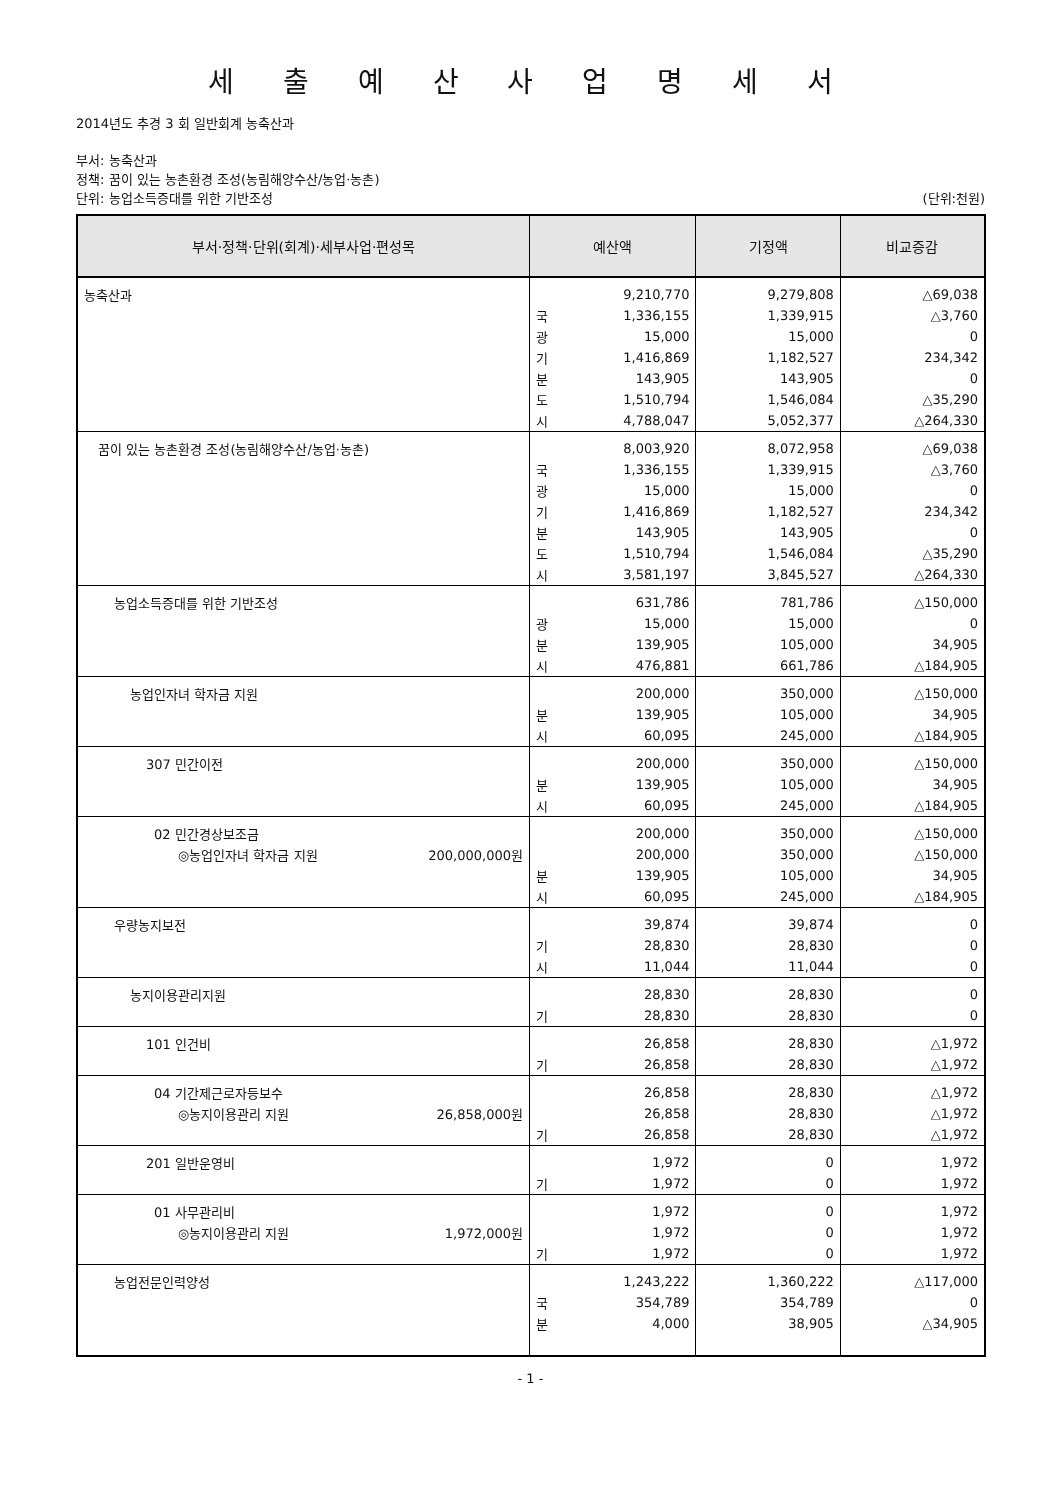세 출 예 산 사 업 명 세 서
2014년도 추경 3 회 일반회계 농축산과
부서: 농축산과
정책: 꿈이 있는 농촌환경 조성(농림해양수산/농업·농촌)
단위: 농업소득증대를 위한 기반조성 (단위:천원)
| 부서·정책·단위(회계)·세부사업·편성목 | 예산액 | | 기정액 | 비교증감 |
| --- | --- | --- | --- | --- |
| 농축산과 | | 9,210,770 | 9,279,808 | △69,038 |
| | 국 | 1,336,155 | 1,339,915 | △3,760 |
| | 광 | 15,000 | 15,000 | 0 |
| | 기 | 1,416,869 | 1,182,527 | 234,342 |
| | 분 | 143,905 | 143,905 | 0 |
| | 도 | 1,510,794 | 1,546,084 | △35,290 |
| | 시 | 4,788,047 | 5,052,377 | △264,330 |
| 꿈이 있는 농촌환경 조성(농림해양수산/농업·농촌) | | 8,003,920 | 8,072,958 | △69,038 |
| | 국 | 1,336,155 | 1,339,915 | △3,760 |
| | 광 | 15,000 | 15,000 | 0 |
| | 기 | 1,416,869 | 1,182,527 | 234,342 |
| | 분 | 143,905 | 143,905 | 0 |
| | 도 | 1,510,794 | 1,546,084 | △35,290 |
| | 시 | 3,581,197 | 3,845,527 | △264,330 |
| 농업소득증대를 위한 기반조성 | | 631,786 | 781,786 | △150,000 |
| | 광 | 15,000 | 15,000 | 0 |
| | 분 | 139,905 | 105,000 | 34,905 |
| | 시 | 476,881 | 661,786 | △184,905 |
| 농업인자녀 학자금 지원 | | 200,000 | 350,000 | △150,000 |
| | 분 | 139,905 | 105,000 | 34,905 |
| | 시 | 60,095 | 245,000 | △184,905 |
| 307 민간이전 | | 200,000 | 350,000 | △150,000 |
| | 분 | 139,905 | 105,000 | 34,905 |
| | 시 | 60,095 | 245,000 | △184,905 |
| 02 민간경상보조금 | | 200,000 | 350,000 | △150,000 |
| ◎농업인자녀 학자금 지원 200,000,000원 | | 200,000 | 350,000 | △150,000 |
| | 분 | 139,905 | 105,000 | 34,905 |
| | 시 | 60,095 | 245,000 | △184,905 |
| 우량농지보전 | | 39,874 | 39,874 | 0 |
| | 기 | 28,830 | 28,830 | 0 |
| | 시 | 11,044 | 11,044 | 0 |
| 농지이용관리지원 | | 28,830 | 28,830 | 0 |
| | 기 | 28,830 | 28,830 | 0 |
| 101 인건비 | | 26,858 | 28,830 | △1,972 |
| | 기 | 26,858 | 28,830 | △1,972 |
| 04 기간제근로자등보수 | | 26,858 | 28,830 | △1,972 |
| ◎농지이용관리 지원 26,858,000원 | | 26,858 | 28,830 | △1,972 |
| | 기 | 26,858 | 28,830 | △1,972 |
| 201 일반운영비 | | 1,972 | 0 | 1,972 |
| | 기 | 1,972 | 0 | 1,972 |
| 01 사무관리비 | | 1,972 | 0 | 1,972 |
| ◎농지이용관리 지원 1,972,000원 | | 1,972 | 0 | 1,972 |
| | 기 | 1,972 | 0 | 1,972 |
| 농업전문인력양성 | | 1,243,222 | 1,360,222 | △117,000 |
| | 국 | 354,789 | 354,789 | 0 |
| | 분 | 4,000 | 38,905 | △34,905 |
- 1 -